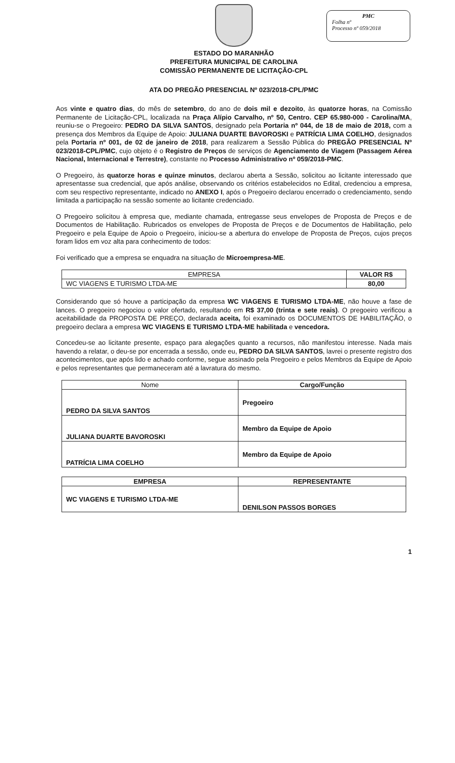PMC
Folha nº
Processo nº 059/2018
ESTADO DO MARANHÃO
PREFEITURA MUNICIPAL DE CAROLINA
COMISSÃO PERMANENTE DE LICITAÇÃO-CPL
ATA DO PREGÃO PRESENCIAL Nº 023/2018-CPL/PMC
Aos vinte e quatro dias, do mês de setembro, do ano de dois mil e dezoito, às quatorze horas, na Comissão Permanente de Licitação-CPL, localizada na Praça Alípio Carvalho, nº 50, Centro. CEP 65.980-000 - Carolina/MA, reuniu-se o Pregoeiro: PEDRO DA SILVA SANTOS, designado pela Portaria nº 044, de 18 de maio de 2018, com a presença dos Membros da Equipe de Apoio: JULIANA DUARTE BAVOROSKI e PATRÍCIA LIMA COELHO, designados pela Portaria nº 001, de 02 de janeiro de 2018, para realizarem a Sessão Pública do PREGÃO PRESENCIAL Nº 023/2018-CPL/PMC, cujo objeto é o Registro de Preços de serviços de Agenciamento de Viagem (Passagem Aérea Nacional, Internacional e Terrestre), constante no Processo Administrativo nº 059/2018-PMC.
O Pregoeiro, às quatorze horas e quinze minutos, declarou aberta a Sessão, solicitou ao licitante interessado que apresentasse sua credencial, que após análise, observando os critérios estabelecidos no Edital, credenciou a empresa, com seu respectivo representante, indicado no ANEXO I, após o Pregoeiro declarou encerrado o credenciamento, sendo limitada a participação na sessão somente ao licitante credenciado.
O Pregoeiro solicitou à empresa que, mediante chamada, entregasse seus envelopes de Proposta de Preços e de Documentos de Habilitação. Rubricados os envelopes de Proposta de Preços e de Documentos de Habilitação, pelo Pregoeiro e pela Equipe de Apoio o Pregoeiro, iniciou-se a abertura do envelope de Proposta de Preços, cujos preços foram lidos em voz alta para conhecimento de todos:
Foi verificado que a empresa se enquadra na situação de Microempresa-ME.
| EMPRESA | VALOR R$ |
| --- | --- |
| WC VIAGENS E TURISMO LTDA-ME | 80,00 |
Considerando que só houve a participação da empresa WC VIAGENS E TURISMO LTDA-ME, não houve a fase de lances. O pregoeiro negociou o valor ofertado, resultando em R$ 37,00 (trinta e sete reais). O pregoeiro verificou a aceitabilidade da PROPOSTA DE PREÇO, declarada aceita, foi examinado os DOCUMENTOS DE HABILITAÇÃO, o pregoeiro declara a empresa WC VIAGENS E TURISMO LTDA-ME habilitada e vencedora.
Concedeu-se ao licitante presente, espaço para alegações quanto a recursos, não manifestou interesse. Nada mais havendo a relatar, o deu-se por encerrada a sessão, onde eu, PEDRO DA SILVA SANTOS, lavrei o presente registro dos acontecimentos, que após lido e achado conforme, segue assinado pela Pregoeiro e pelos Membros da Equipe de Apoio e pelos representantes que permaneceram até a lavratura do mesmo.
| Nome | Cargo/Função |
| --- | --- |
| PEDRO DA SILVA SANTOS | Pregoeiro |
| JULIANA DUARTE BAVOROSKI | Membro da Equipe de Apoio |
| PATRÍCIA LIMA COELHO | Membro da Equipe de Apoio |
| EMPRESA | REPRESENTANTE |
| --- | --- |
| WC VIAGENS E TURISMO LTDA-ME | DENILSON PASSOS BORGES |
1